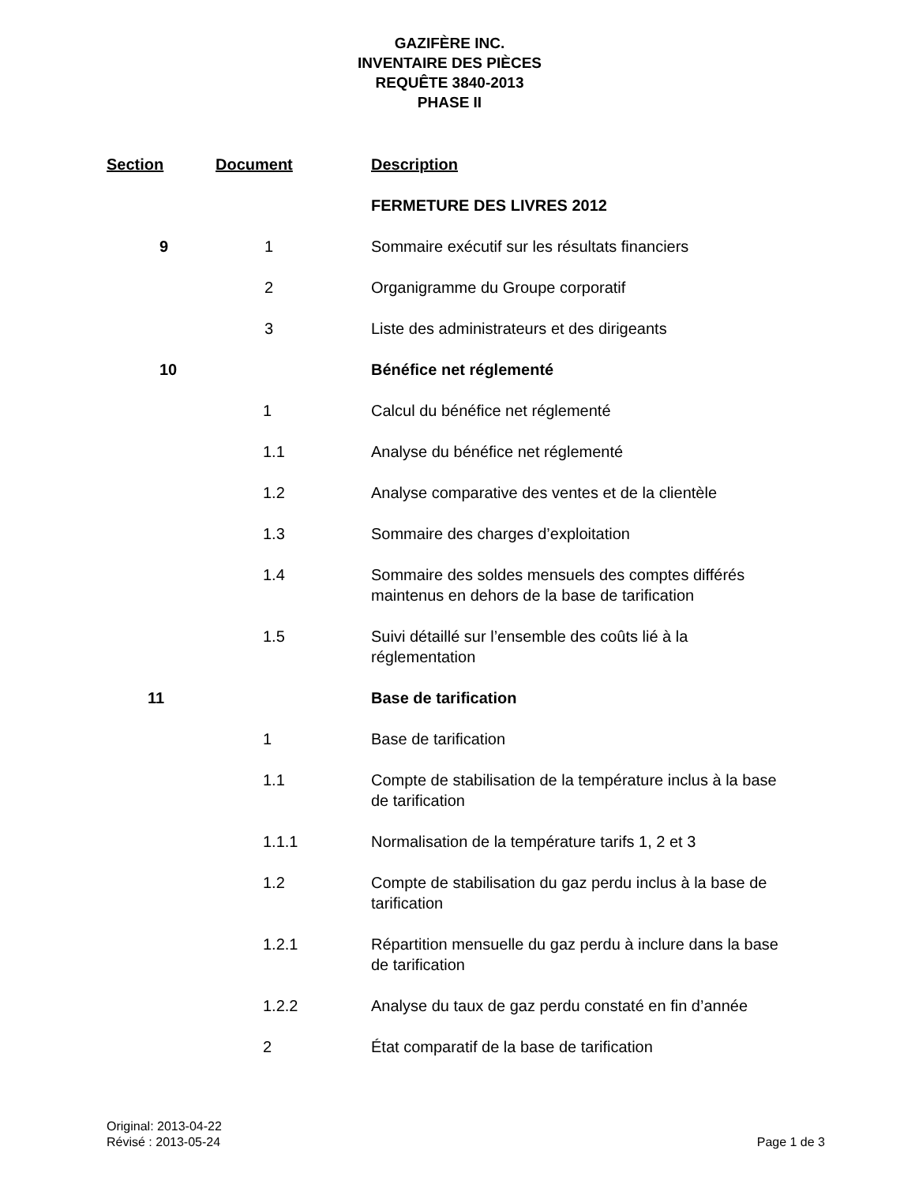GAZIFÈRE INC.
INVENTAIRE DES PIÈCES
REQUÊTE 3840-2013
PHASE II
| Section | Document | Description |
| --- | --- | --- |
| | | FERMETURE DES LIVRES 2012 |
| 9 | 1 | Sommaire exécutif sur les résultats financiers |
| | 2 | Organigramme du Groupe corporatif |
| | 3 | Liste des administrateurs et des dirigeants |
| 10 | | Bénéfice net réglementé |
| | 1 | Calcul du bénéfice net réglementé |
| | 1.1 | Analyse du bénéfice net réglementé |
| | 1.2 | Analyse comparative des ventes et de la clientèle |
| | 1.3 | Sommaire des charges d’exploitation |
| | 1.4 | Sommaire des soldes mensuels des comptes différés maintenus en dehors de la base de tarification |
| | 1.5 | Suivi détaillé sur l’ensemble des coûts lié à la réglementation |
| 11 | | Base de tarification |
| | 1 | Base de tarification |
| | 1.1 | Compte de stabilisation de la température inclus à la base de tarification |
| | 1.1.1 | Normalisation de la température tarifs 1, 2 et 3 |
| | 1.2 | Compte de stabilisation du gaz perdu inclus à la base de tarification |
| | 1.2.1 | Répartition mensuelle du gaz perdu à inclure dans la base de tarification |
| | 1.2.2 | Analyse du taux de gaz perdu constaté en fin d’année |
| | 2 | État comparatif de la base de tarification |
Original: 2013-04-22
Révisé : 2013-05-24
Page 1 de 3